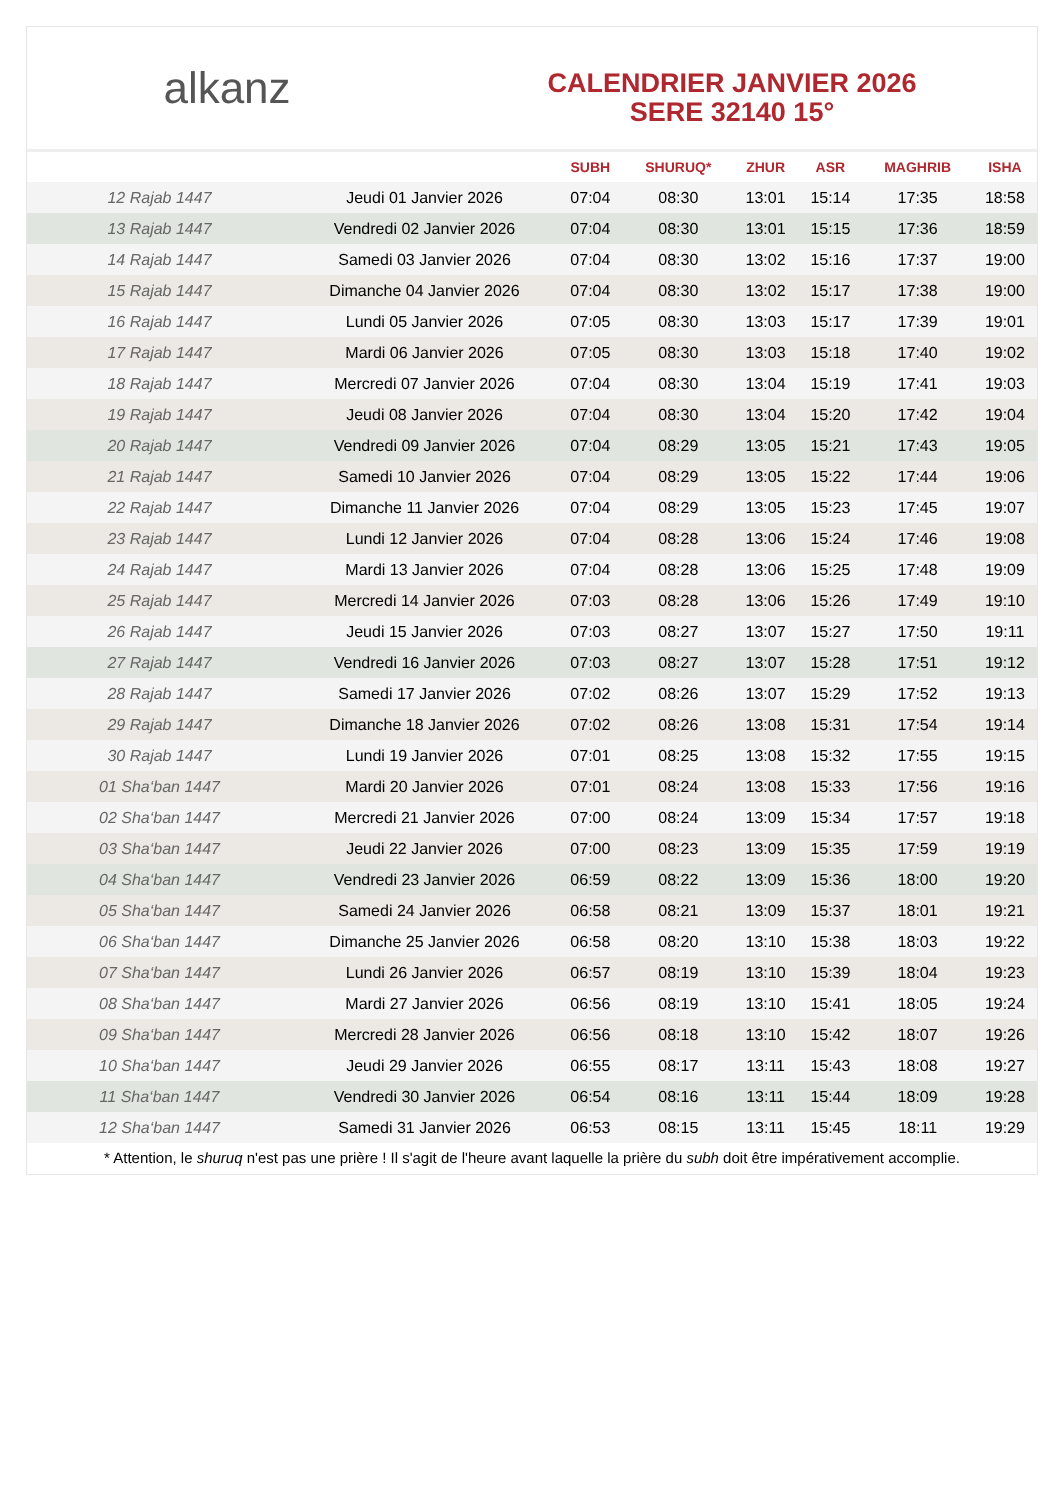alkanz
CALENDRIER JANVIER 2026
SERE 32140 15°
| | | SUBH | SHURUQ* | ZHUR | ASR | MAGHRIB | ISHA |
| --- | --- | --- | --- | --- | --- | --- | --- |
| 12 Rajab 1447 | Jeudi 01 Janvier 2026 | 07:04 | 08:30 | 13:01 | 15:14 | 17:35 | 18:58 |
| 13 Rajab 1447 | Vendredi 02 Janvier 2026 | 07:04 | 08:30 | 13:01 | 15:15 | 17:36 | 18:59 |
| 14 Rajab 1447 | Samedi 03 Janvier 2026 | 07:04 | 08:30 | 13:02 | 15:16 | 17:37 | 19:00 |
| 15 Rajab 1447 | Dimanche 04 Janvier 2026 | 07:04 | 08:30 | 13:02 | 15:17 | 17:38 | 19:00 |
| 16 Rajab 1447 | Lundi 05 Janvier 2026 | 07:05 | 08:30 | 13:03 | 15:17 | 17:39 | 19:01 |
| 17 Rajab 1447 | Mardi 06 Janvier 2026 | 07:05 | 08:30 | 13:03 | 15:18 | 17:40 | 19:02 |
| 18 Rajab 1447 | Mercredi 07 Janvier 2026 | 07:04 | 08:30 | 13:04 | 15:19 | 17:41 | 19:03 |
| 19 Rajab 1447 | Jeudi 08 Janvier 2026 | 07:04 | 08:30 | 13:04 | 15:20 | 17:42 | 19:04 |
| 20 Rajab 1447 | Vendredi 09 Janvier 2026 | 07:04 | 08:29 | 13:05 | 15:21 | 17:43 | 19:05 |
| 21 Rajab 1447 | Samedi 10 Janvier 2026 | 07:04 | 08:29 | 13:05 | 15:22 | 17:44 | 19:06 |
| 22 Rajab 1447 | Dimanche 11 Janvier 2026 | 07:04 | 08:29 | 13:05 | 15:23 | 17:45 | 19:07 |
| 23 Rajab 1447 | Lundi 12 Janvier 2026 | 07:04 | 08:28 | 13:06 | 15:24 | 17:46 | 19:08 |
| 24 Rajab 1447 | Mardi 13 Janvier 2026 | 07:04 | 08:28 | 13:06 | 15:25 | 17:48 | 19:09 |
| 25 Rajab 1447 | Mercredi 14 Janvier 2026 | 07:03 | 08:28 | 13:06 | 15:26 | 17:49 | 19:10 |
| 26 Rajab 1447 | Jeudi 15 Janvier 2026 | 07:03 | 08:27 | 13:07 | 15:27 | 17:50 | 19:11 |
| 27 Rajab 1447 | Vendredi 16 Janvier 2026 | 07:03 | 08:27 | 13:07 | 15:28 | 17:51 | 19:12 |
| 28 Rajab 1447 | Samedi 17 Janvier 2026 | 07:02 | 08:26 | 13:07 | 15:29 | 17:52 | 19:13 |
| 29 Rajab 1447 | Dimanche 18 Janvier 2026 | 07:02 | 08:26 | 13:08 | 15:31 | 17:54 | 19:14 |
| 30 Rajab 1447 | Lundi 19 Janvier 2026 | 07:01 | 08:25 | 13:08 | 15:32 | 17:55 | 19:15 |
| 01 Sha‘ban 1447 | Mardi 20 Janvier 2026 | 07:01 | 08:24 | 13:08 | 15:33 | 17:56 | 19:16 |
| 02 Sha‘ban 1447 | Mercredi 21 Janvier 2026 | 07:00 | 08:24 | 13:09 | 15:34 | 17:57 | 19:18 |
| 03 Sha‘ban 1447 | Jeudi 22 Janvier 2026 | 07:00 | 08:23 | 13:09 | 15:35 | 17:59 | 19:19 |
| 04 Sha‘ban 1447 | Vendredi 23 Janvier 2026 | 06:59 | 08:22 | 13:09 | 15:36 | 18:00 | 19:20 |
| 05 Sha‘ban 1447 | Samedi 24 Janvier 2026 | 06:58 | 08:21 | 13:09 | 15:37 | 18:01 | 19:21 |
| 06 Sha‘ban 1447 | Dimanche 25 Janvier 2026 | 06:58 | 08:20 | 13:10 | 15:38 | 18:03 | 19:22 |
| 07 Sha‘ban 1447 | Lundi 26 Janvier 2026 | 06:57 | 08:19 | 13:10 | 15:39 | 18:04 | 19:23 |
| 08 Sha‘ban 1447 | Mardi 27 Janvier 2026 | 06:56 | 08:19 | 13:10 | 15:41 | 18:05 | 19:24 |
| 09 Sha‘ban 1447 | Mercredi 28 Janvier 2026 | 06:56 | 08:18 | 13:10 | 15:42 | 18:07 | 19:26 |
| 10 Sha‘ban 1447 | Jeudi 29 Janvier 2026 | 06:55 | 08:17 | 13:11 | 15:43 | 18:08 | 19:27 |
| 11 Sha‘ban 1447 | Vendredi 30 Janvier 2026 | 06:54 | 08:16 | 13:11 | 15:44 | 18:09 | 19:28 |
| 12 Sha‘ban 1447 | Samedi 31 Janvier 2026 | 06:53 | 08:15 | 13:11 | 15:45 | 18:11 | 19:29 |
* Attention, le shuruq n'est pas une prière ! Il s'agit de l'heure avant laquelle la prière du subh doit être impérativement accomplie.